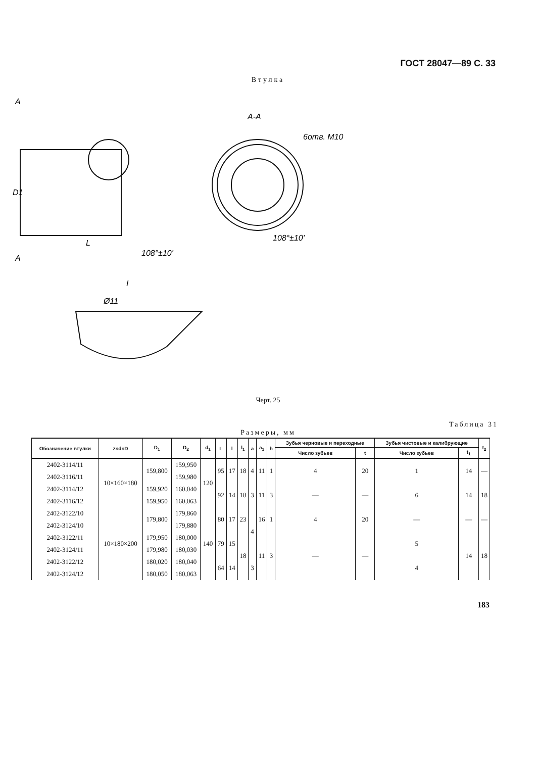ГОСТ 28047—89 С. 33
Втулка
A
A-A
A
D1
L
Ø11
I
108°±10'
108°±10'
6отв. М10
Черт. 25
Таблица 31
Размеры, мм
| Обозначение втулки | z×d×D | D<sub>1</sub> | D<sub>2</sub> | d<sub>1</sub> | L | l | l<sub>1</sub> | a | a<sub>1</sub> | h | Зубья черновые и переходные | | Зубья чистовые и калибрующие | | t<sub>2</sub> |
| --- | --- | --- | --- | --- | --- | --- | --- | --- | --- | --- | --- | --- | --- | --- | --- |
| | | | | | | | | | | | Число зубьев | t | Число зубьев | t<sub>1</sub> | |
| 2402-3114/11 | 10×160×180 | 159,800 | 159,950 | 120 | 95 | 17 | 18 | 4 | 11 | 1 | 4 | 20 | 1 | 14 | — |
| 2402-3116/11 | | | 159,980 | | | | | | | | | | | | |
| 2402-3114/12 | | 159,920 | 160,040 | | 92 | 14 | 18 | 3 | 11 | 3 | — | — | 6 | 14 | 18 |
| 2402-3116/12 | | 159,950 | 160,063 | | | | | | | | | | | | |
| 2402-3122/10 | 10×180×200 | 179,800 | 179,860 | 140 | 80 | 17 | 23 | 4 | 16 | 1 | 4 | 20 | — | — | — |
| 2402-3124/10 | | | 179,880 | | | | | | | | | | | | |
| 2402-3122/11 | | 179,950 | 180,000 | | 79 | 15 | 18 | | 11 | 3 | — | — | 5 | 14 | 18 |
| 2402-3124/11 | | 179,980 | 180,030 | | | | | | | | | | | | |
| 2402-3122/12 | | 180,020 | 180,040 | | 64 | 14 | | 3 | | | | | 4 | | |
| 2402-3124/12 | | 180,050 | 180,063 | | | | | | | | | | | | |
183